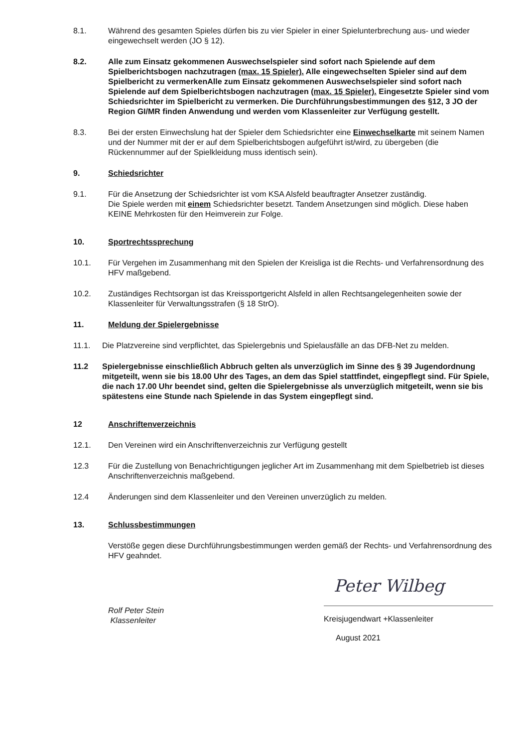8.1. Während des gesamten Spieles dürfen bis zu vier Spieler in einer Spielunterbrechung aus- und wieder eingewechselt werden (JO § 12).
8.2. Alle zum Einsatz gekommenen Auswechselspieler sind sofort nach Spielende auf dem Spielberichtsbogen nachzutragen (max. 15 Spieler). Alle eingewechselten Spieler sind auf dem Spielbericht zu vermerkenAlle zum Einsatz gekommenen Auswechselspieler sind sofort nach Spielende auf dem Spielberichtsbogen nachzutragen (max. 15 Spieler). Eingesetzte Spieler sind vom Schiedsrichter im Spielbericht zu vermerken. Die Durchführungsbestimmungen des §12, 3 JO der Region GI/MR finden Anwendung und werden vom Klassenleiter zur Verfügung gestellt.
8.3. Bei der ersten Einwechslung hat der Spieler dem Schiedsrichter eine Einwechselkarte mit seinem Namen und der Nummer mit der er auf dem Spielberichtsbogen aufgeführt ist/wird, zu übergeben (die Rückennummer auf der Spielkleidung muss identisch sein).
9. Schiedsrichter
9.1. Für die Ansetzung der Schiedsrichter ist vom KSA Alsfeld beauftragter Ansetzer zuständig.
Die Spiele werden mit einem Schiedsrichter besetzt. Tandem Ansetzungen sind möglich. Diese haben KEINE Mehrkosten für den Heimverein zur Folge.
10. Sportrechtssprechung
10.1. Für Vergehen im Zusammenhang mit den Spielen der Kreisliga ist die Rechts- und Verfahrensordnung des HFV maßgebend.
10.2. Zuständiges Rechtsorgan ist das Kreissportgericht Alsfeld in allen Rechtsangelegenheiten sowie der Klassenleiter für Verwaltungsstrafen (§ 18 StrO).
11. Meldung der Spielergebnisse
11.1. Die Platzvereine sind verpflichtet, das Spielergebnis und Spielausfälle an das DFB-Net zu melden.
11.2 Spielergebnisse einschließlich Abbruch gelten als unverzüglich im Sinne des § 39 Jugendordnung mitgeteilt, wenn sie bis 18.00 Uhr des Tages, an dem das Spiel stattfindet, eingepflegt sind. Für Spiele, die nach 17.00 Uhr beendet sind, gelten die Spielergebnisse als unverzüglich mitgeteilt, wenn sie bis spätestens eine Stunde nach Spielende in das System eingepflegt sind.
12 Anschriftenverzeichnis
12.1. Den Vereinen wird ein Anschriftenverzeichnis zur Verfügung gestellt
12.3 Für die Zustellung von Benachrichtigungen jeglicher Art im Zusammenhang mit dem Spielbetrieb ist dieses Anschriftenverzeichnis maßgebend.
12.4 Änderungen sind dem Klassenleiter und den Vereinen unverzüglich zu melden.
13. Schlussbestimmungen
Verstöße gegen diese Durchführungsbestimmungen werden gemäß der Rechts- und Verfahrensordnung des HFV geahndet.
Rolf Peter Stein
Klassenleiter
Peter Wilbeg
Kreisjugendwart +Klassenleiter
August 2021